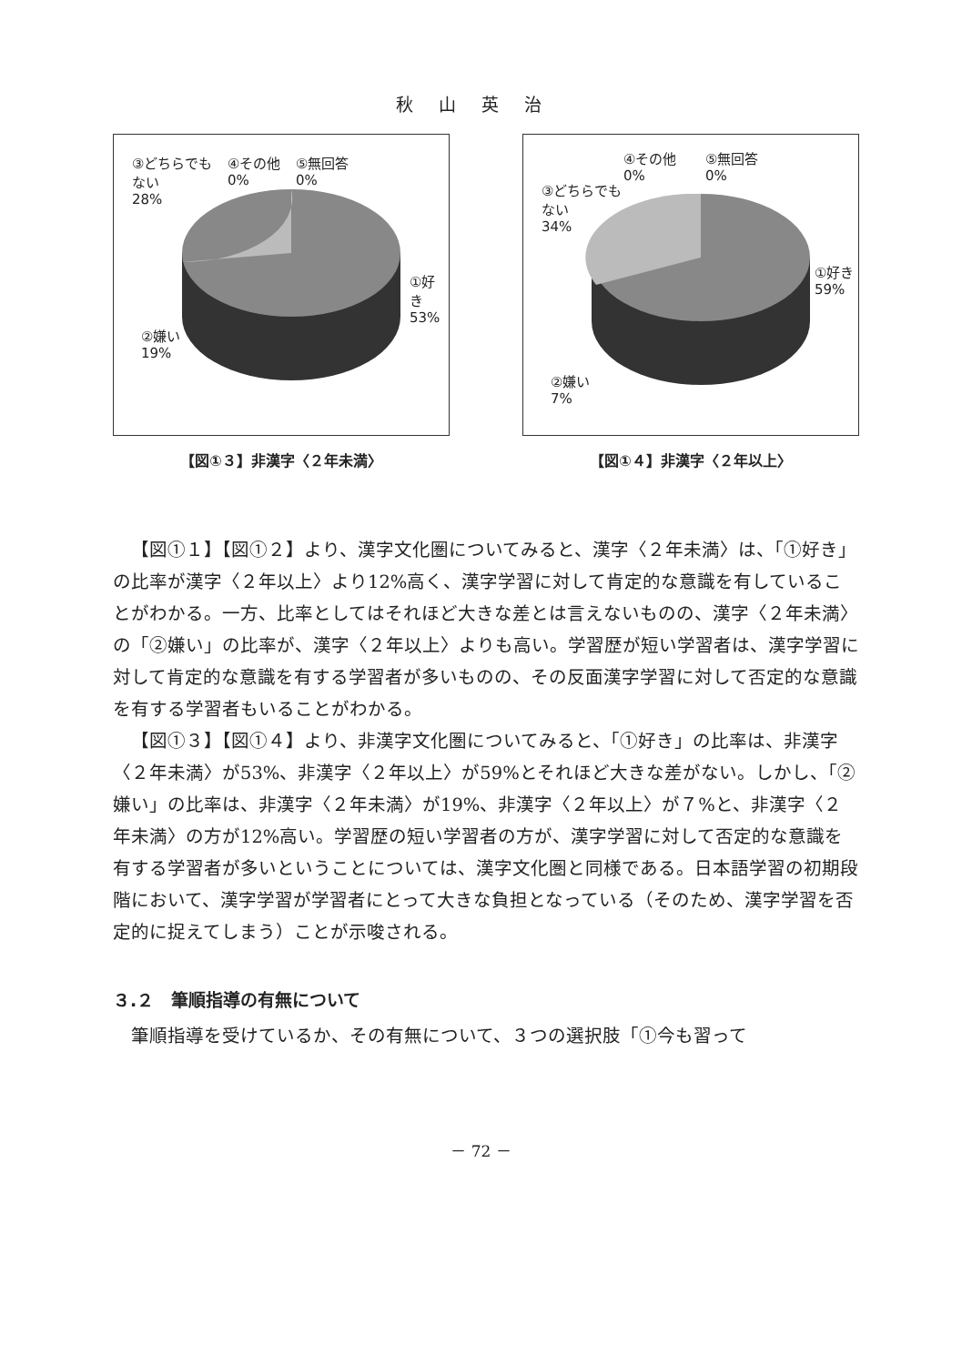秋山英治
③どちらでも
ない
28%
④その他
0%
⑤無回答
0%
①好き
53%
②嫌い
19%
【図①３】非漢字〈２年未満〉
③どちらでも
ない
34%
④その他
0%
⑤無回答
0%
①好き
59%
②嫌い
7%
【図①４】非漢字〈２年以上〉
【図①１】【図①２】より、漢字文化圏についてみると、漢字〈２年未満〉は、「①好き」の比率が漢字〈２年以上〉より12%高く、漢字学習に対して肯定的な意識を有していることがわかる。一方、比率としてはそれほど大きな差とは言えないものの、漢字〈２年未満〉の「②嫌い」の比率が、漢字〈２年以上〉よりも高い。学習歴が短い学習者は、漢字学習に対して肯定的な意識を有する学習者が多いものの、その反面漢字学習に対して否定的な意識を有する学習者もいることがわかる。
【図①３】【図①４】より、非漢字文化圏についてみると、「①好き」の比率は、非漢字〈２年未満〉が53%、非漢字〈２年以上〉が59%とそれほど大きな差がない。しかし、「②嫌い」の比率は、非漢字〈２年未満〉が19%、非漢字〈２年以上〉が７%と、非漢字〈２年未満〉の方が12%高い。学習歴の短い学習者の方が、漢字学習に対して否定的な意識を有する学習者が多いということについては、漢字文化圏と同様である。日本語学習の初期段階において、漢字学習が学習者にとって大きな負担となっている（そのため、漢字学習を否定的に捉えてしまう）ことが示唆される。
３.２　筆順指導の有無について
筆順指導を受けているか、その有無について、３つの選択肢「①今も習って
－ 72 －